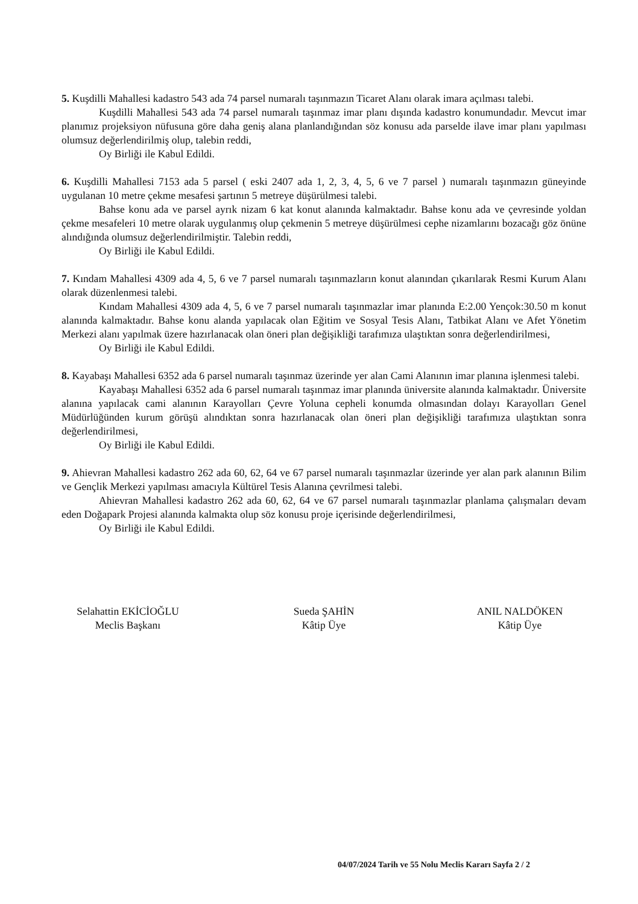5. Kuşdilli Mahallesi kadastro 543 ada 74 parsel numaralı taşınmazın Ticaret Alanı olarak imara açılması talebi.
Kuşdilli Mahallesi 543 ada 74 parsel numaralı taşınmaz imar planı dışında kadastro konumundadır. Mevcut imar planımız projeksiyon nüfusuna göre daha geniş alana planlandığından söz konusu ada parselde ilave imar planı yapılması olumsuz değerlendirilmiş olup, talebin reddi,
Oy Birliği ile Kabul Edildi.
6. Kuşdilli Mahallesi 7153 ada 5 parsel ( eski 2407 ada 1, 2, 3, 4, 5, 6 ve 7 parsel ) numaralı taşınmazın güneyinde uygulanan 10 metre çekme mesafesi şartının 5 metreye düşürülmesi talebi.
Bahse konu ada ve parsel ayrık nizam 6 kat konut alanında kalmaktadır. Bahse konu ada ve çevresinde yoldan çekme mesafeleri 10 metre olarak uygulanmış olup çekmenin 5 metreye düşürülmesi cephe nizamlarını bozacağı göz önüne alındığında olumsuz değerlendirilmiştir. Talebin reddi,
Oy Birliği ile Kabul Edildi.
7. Kındam Mahallesi 4309 ada 4, 5, 6 ve 7 parsel numaralı taşınmazların konut alanından çıkarılarak Resmi Kurum Alanı olarak düzenlenmesi talebi.
Kındam Mahallesi 4309 ada 4, 5, 6 ve 7 parsel numaralı taşınmazlar imar planında E:2.00 Yençok:30.50 m konut alanında kalmaktadır. Bahse konu alanda yapılacak olan Eğitim ve Sosyal Tesis Alanı, Tatbikat Alanı ve Afet Yönetim Merkezi alanı yapılmak üzere hazırlanacak olan öneri plan değişikliği tarafımıza ulaştıktan sonra değerlendirilmesi,
Oy Birliği ile Kabul Edildi.
8. Kayabaşı Mahallesi 6352 ada 6 parsel numaralı taşınmaz üzerinde yer alan Cami Alanının imar planına işlenmesi talebi.
Kayabaşı Mahallesi 6352 ada 6 parsel numaralı taşınmaz imar planında üniversite alanında kalmaktadır. Üniversite alanına yapılacak cami alanının Karayolları Çevre Yoluna cepheli konumda olmasından dolayı Karayolları Genel Müdürlüğünden kurum görüşü alındıktan sonra hazırlanacak olan öneri plan değişikliği tarafımıza ulaştıktan sonra değerlendirilmesi,
Oy Birliği ile Kabul Edildi.
9. Ahievran Mahallesi kadastro 262 ada 60, 62, 64 ve 67 parsel numaralı taşınmazlar üzerinde yer alan park alanının Bilim ve Gençlik Merkezi yapılması amacıyla Kültürel Tesis Alanına çevrilmesi talebi.
Ahievran Mahallesi kadastro 262 ada 60, 62, 64 ve 67 parsel numaralı taşınmazlar planlama çalışmaları devam eden Doğapark Projesi alanında kalmakta olup söz konusu proje içerisinde değerlendirilmesi,
Oy Birliği ile Kabul Edildi.
Selahattin EKİCİOĞLU
Meclis Başkanı
Sueda ŞAHİN
Kâtip Üye
ANIL NALDÖKEN
Kâtip Üye
04/07/2024 Tarih ve 55 Nolu Meclis Kararı Sayfa 2 / 2